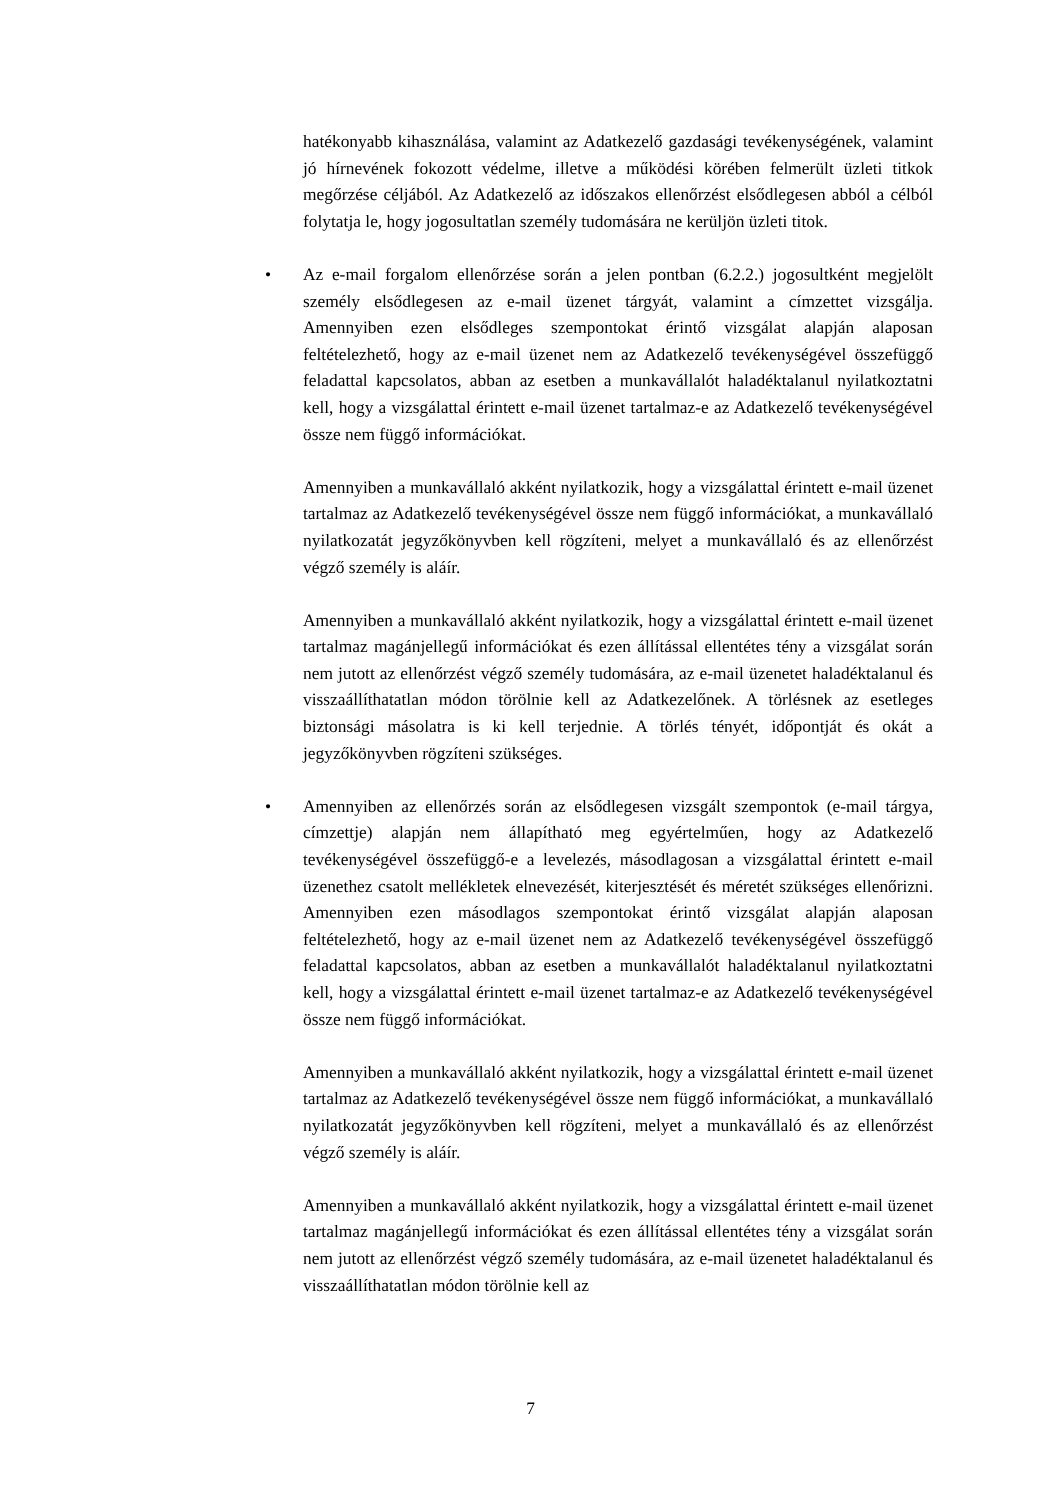hatékonyabb kihasználása, valamint az Adatkezelő gazdasági tevékenységének, valamint jó hírnevének fokozott védelme, illetve a működési körében felmerült üzleti titkok megőrzése céljából. Az Adatkezelő az időszakos ellenőrzést elsődlegesen abból a célból folytatja le, hogy jogosultatlan személy tudomására ne kerüljön üzleti titok.
• Az e-mail forgalom ellenőrzése során a jelen pontban (6.2.2.) jogosultként megjelölt személy elsődlegesen az e-mail üzenet tárgyát, valamint a címzettet vizsgálja. Amennyiben ezen elsődleges szempontokat érintő vizsgálat alapján alaposan feltételezhető, hogy az e-mail üzenet nem az Adatkezelő tevékenységével összefüggő feladattal kapcsolatos, abban az esetben a munkavállalót haladéktalanul nyilatkoztatni kell, hogy a vizsgálattal érintett e-mail üzenet tartalmaz-e az Adatkezelő tevékenységével össze nem függő információkat.
Amennyiben a munkavállaló akként nyilatkozik, hogy a vizsgálattal érintett e-mail üzenet tartalmaz az Adatkezelő tevékenységével össze nem függő információkat, a munkavállaló nyilatkozatát jegyzőkönyvben kell rögzíteni, melyet a munkavállaló és az ellenőrzést végző személy is aláír.
Amennyiben a munkavállaló akként nyilatkozik, hogy a vizsgálattal érintett e-mail üzenet tartalmaz magánjellegű információkat és ezen állítással ellentétes tény a vizsgálat során nem jutott az ellenőrzést végző személy tudomására, az e-mail üzenetet haladéktalanul és visszaállíthatatlan módon törölnie kell az Adatkezelőnek. A törlésnek az esetleges biztonsági másolatra is ki kell terjednie. A törlés tényét, időpontját és okát a jegyzőkönyvben rögzíteni szükséges.
• Amennyiben az ellenőrzés során az elsődlegesen vizsgált szempontok (e-mail tárgya, címzettje) alapján nem állapítható meg egyértelműen, hogy az Adatkezelő tevékenységével összefüggő-e a levelezés, másodlagosan a vizsgálattal érintett e-mail üzenethez csatolt mellékletek elnevezését, kiterjesztését és méretét szükséges ellenőrizni. Amennyiben ezen másodlagos szempontokat érintő vizsgálat alapján alaposan feltételezhető, hogy az e-mail üzenet nem az Adatkezelő tevékenységével összefüggő feladattal kapcsolatos, abban az esetben a munkavállalót haladéktalanul nyilatkoztatni kell, hogy a vizsgálattal érintett e-mail üzenet tartalmaz-e az Adatkezelő tevékenységével össze nem függő információkat.
Amennyiben a munkavállaló akként nyilatkozik, hogy a vizsgálattal érintett e-mail üzenet tartalmaz az Adatkezelő tevékenységével össze nem függő információkat, a munkavállaló nyilatkozatát jegyzőkönyvben kell rögzíteni, melyet a munkavállaló és az ellenőrzést végző személy is aláír.
Amennyiben a munkavállaló akként nyilatkozik, hogy a vizsgálattal érintett e-mail üzenet tartalmaz magánjellegű információkat és ezen állítással ellentétes tény a vizsgálat során nem jutott az ellenőrzést végző személy tudomására, az e-mail üzenetet haladéktalanul és visszaállíthatatlan módon törölnie kell az
7